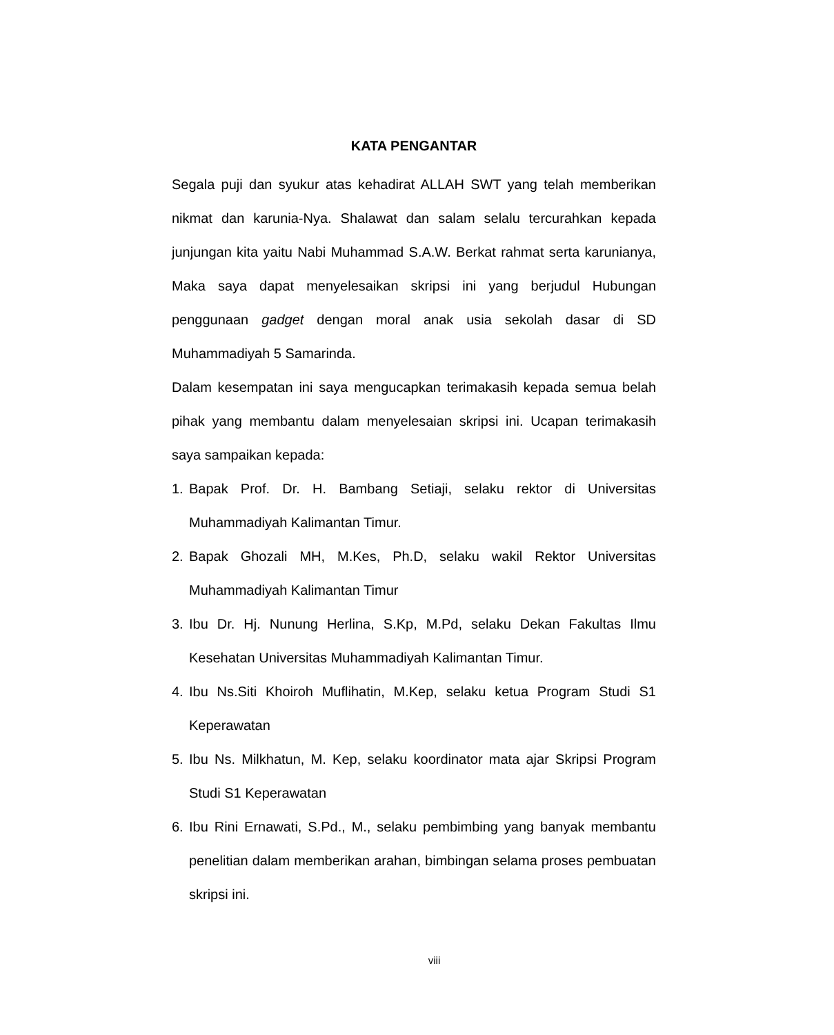KATA PENGANTAR
Segala puji dan syukur atas kehadirat ALLAH SWT yang telah memberikan nikmat dan karunia-Nya. Shalawat dan salam selalu tercurahkan kepada junjungan kita yaitu Nabi Muhammad S.A.W. Berkat rahmat serta karunianya, Maka saya dapat menyelesaikan skripsi ini yang berjudul Hubungan penggunaan gadget dengan moral anak usia sekolah dasar di SD Muhammadiyah 5 Samarinda.
Dalam kesempatan ini saya mengucapkan terimakasih kepada semua belah pihak yang membantu dalam menyelesaian skripsi ini. Ucapan terimakasih saya sampaikan kepada:
1. Bapak Prof. Dr. H. Bambang Setiaji, selaku rektor di Universitas Muhammadiyah Kalimantan Timur.
2. Bapak Ghozali MH, M.Kes, Ph.D, selaku wakil Rektor Universitas Muhammadiyah Kalimantan Timur
3. Ibu Dr. Hj. Nunung Herlina, S.Kp, M.Pd, selaku Dekan Fakultas Ilmu Kesehatan Universitas Muhammadiyah Kalimantan Timur.
4. Ibu Ns.Siti Khoiroh Muflihatin, M.Kep, selaku ketua Program Studi S1 Keperawatan
5. Ibu Ns. Milkhatun, M. Kep, selaku koordinator mata ajar Skripsi Program Studi S1 Keperawatan
6. Ibu Rini Ernawati, S.Pd., M., selaku pembimbing yang banyak membantu penelitian dalam memberikan arahan, bimbingan selama proses pembuatan skripsi ini.
viii